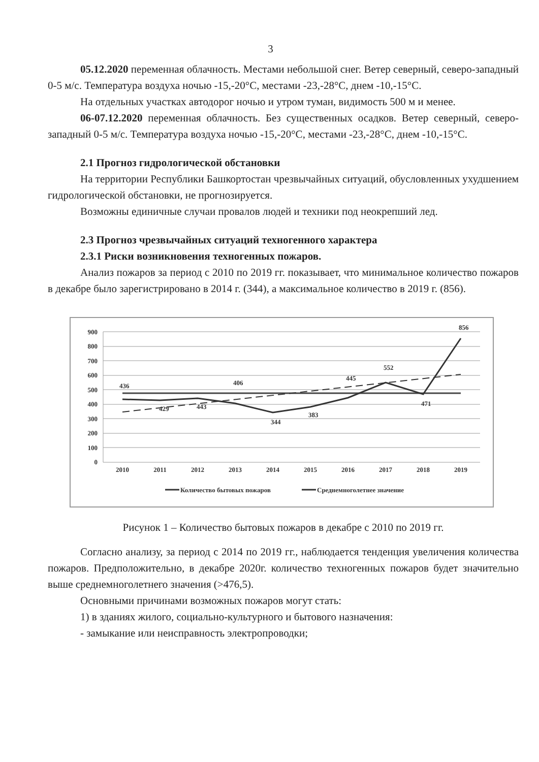3
05.12.2020 переменная облачность. Местами небольшой снег. Ветер северный, северо-западный 0-5 м/с. Температура воздуха ночью -15,-20°С, местами -23,-28°С, днем -10,-15°С.
На отдельных участках автодорог ночью и утром туман, видимость 500 м и менее.
06-07.12.2020 переменная облачность. Без существенных осадков. Ветер северный, северо-западный 0-5 м/с. Температура воздуха ночью -15,-20°С, местами -23,-28°С, днем -10,-15°С.
2.1 Прогноз гидрологической обстановки
На территории Республики Башкортостан чрезвычайных ситуаций, обусловленных ухудшением гидрологической обстановки, не прогнозируется.
Возможны единичные случаи провалов людей и техники под неокрепший лед.
2.3 Прогноз чрезвычайных ситуаций техногенного характера
2.3.1 Риски возникновения техногенных пожаров.
Анализ пожаров за период с 2010 по 2019 гг. показывает, что минимальное количество пожаров в декабре было зарегистрировано в 2014 г. (344), а максимальное количество в 2019 г. (856).
900
800
700
600
500
400
300
200
100
0
2010
2011
2012
2013
2014
2015
2016
2017
2018
2019
436
429
443
406
344
383
445
552
471
856
Количество бытовых пожаров
Среднемноголетнее значение
Рисунок 1 – Количество бытовых пожаров в декабре с 2010 по 2019 гг.
Согласно анализу, за период с 2014 по 2019 гг., наблюдается тенденция увеличения количества пожаров. Предположительно, в декабре 2020г. количество техногенных пожаров будет значительно выше среднемноголетнего значения (>476,5).
Основными причинами возможных пожаров могут стать:
1) в зданиях жилого, социально-культурного и бытового назначения:
- замыкание или неисправность электропроводки;